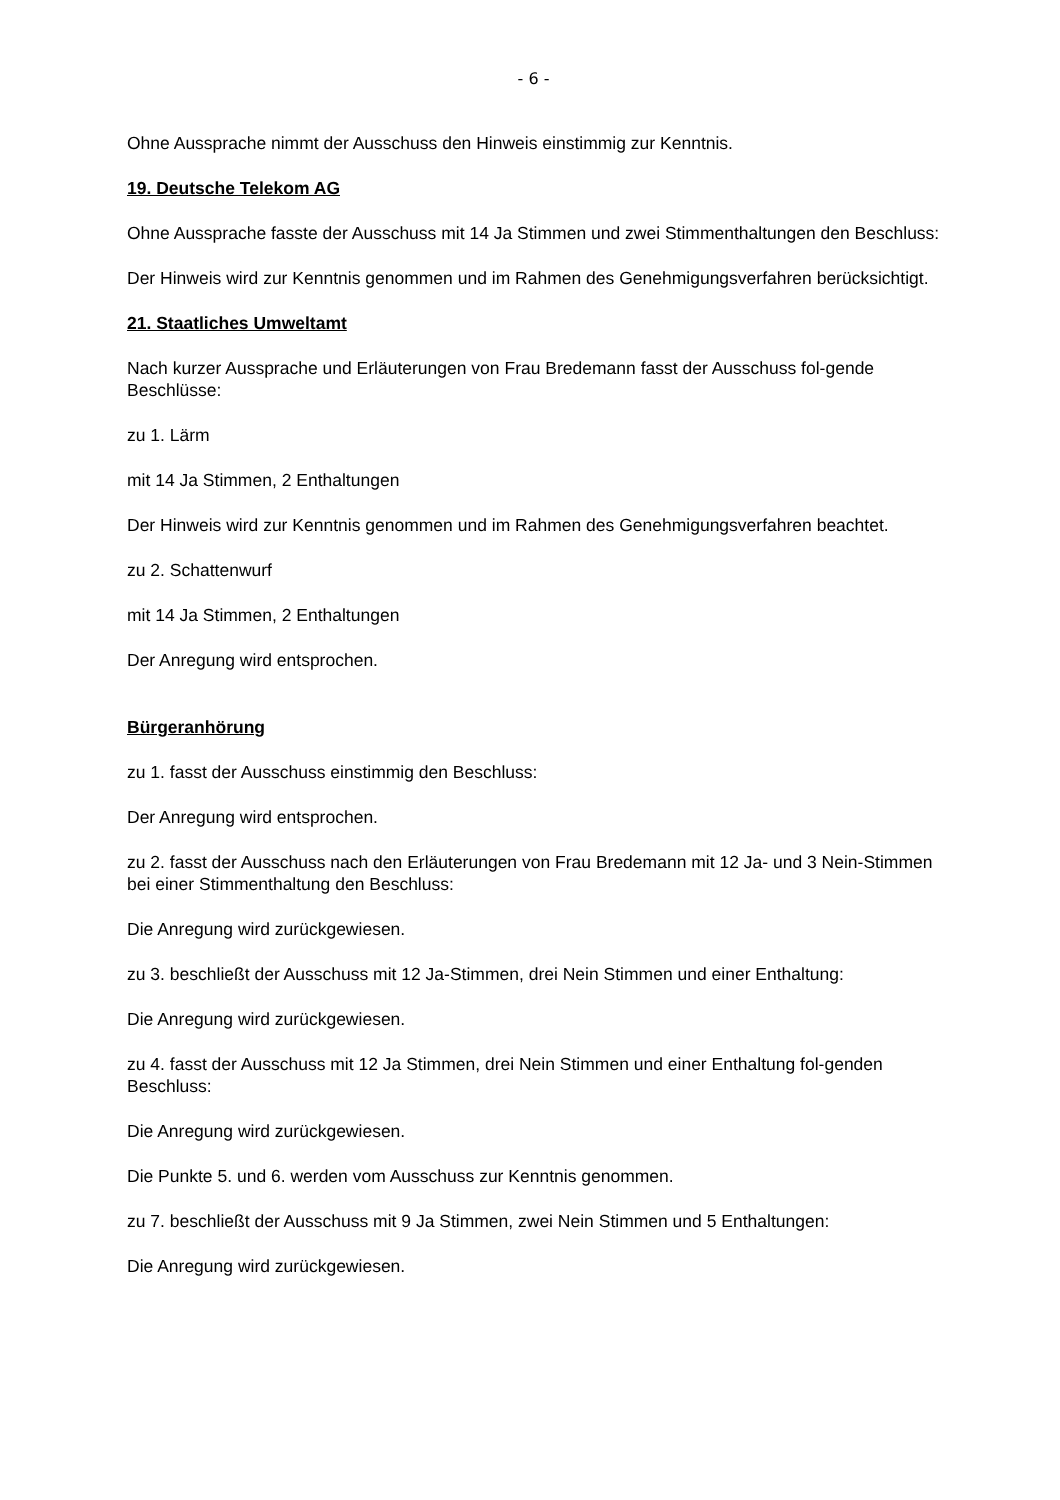- 6 -
Ohne Aussprache nimmt der Ausschuss den Hinweis einstimmig zur Kenntnis.
19. Deutsche Telekom AG
Ohne Aussprache fasste der Ausschuss mit 14 Ja Stimmen und zwei Stimmenthaltungen den Beschluss:
Der Hinweis wird zur Kenntnis genommen und im Rahmen des Genehmigungsverfahren berücksichtigt.
21. Staatliches Umweltamt
Nach kurzer Aussprache und Erläuterungen von Frau Bredemann fasst der Ausschuss fol-gende Beschlüsse:
zu 1. Lärm
mit 14 Ja Stimmen, 2 Enthaltungen
Der Hinweis wird zur Kenntnis genommen und im Rahmen des Genehmigungsverfahren beachtet.
zu 2. Schattenwurf
mit 14 Ja Stimmen, 2 Enthaltungen
Der Anregung wird entsprochen.
Bürgeranhörung
zu 1. fasst der Ausschuss einstimmig den Beschluss:
Der Anregung wird entsprochen.
zu 2. fasst der Ausschuss nach den Erläuterungen von Frau Bredemann mit 12 Ja- und 3 Nein-Stimmen bei einer Stimmenthaltung den Beschluss:
Die Anregung wird zurückgewiesen.
zu 3. beschließt der Ausschuss mit 12 Ja-Stimmen, drei Nein Stimmen und einer Enthaltung:
Die Anregung wird zurückgewiesen.
zu 4. fasst der Ausschuss mit 12 Ja Stimmen, drei Nein Stimmen und einer Enthaltung fol-genden Beschluss:
Die Anregung wird zurückgewiesen.
Die Punkte 5. und 6. werden vom Ausschuss zur Kenntnis genommen.
zu 7. beschließt der Ausschuss mit 9 Ja Stimmen, zwei Nein Stimmen und 5 Enthaltungen:
Die Anregung wird zurückgewiesen.